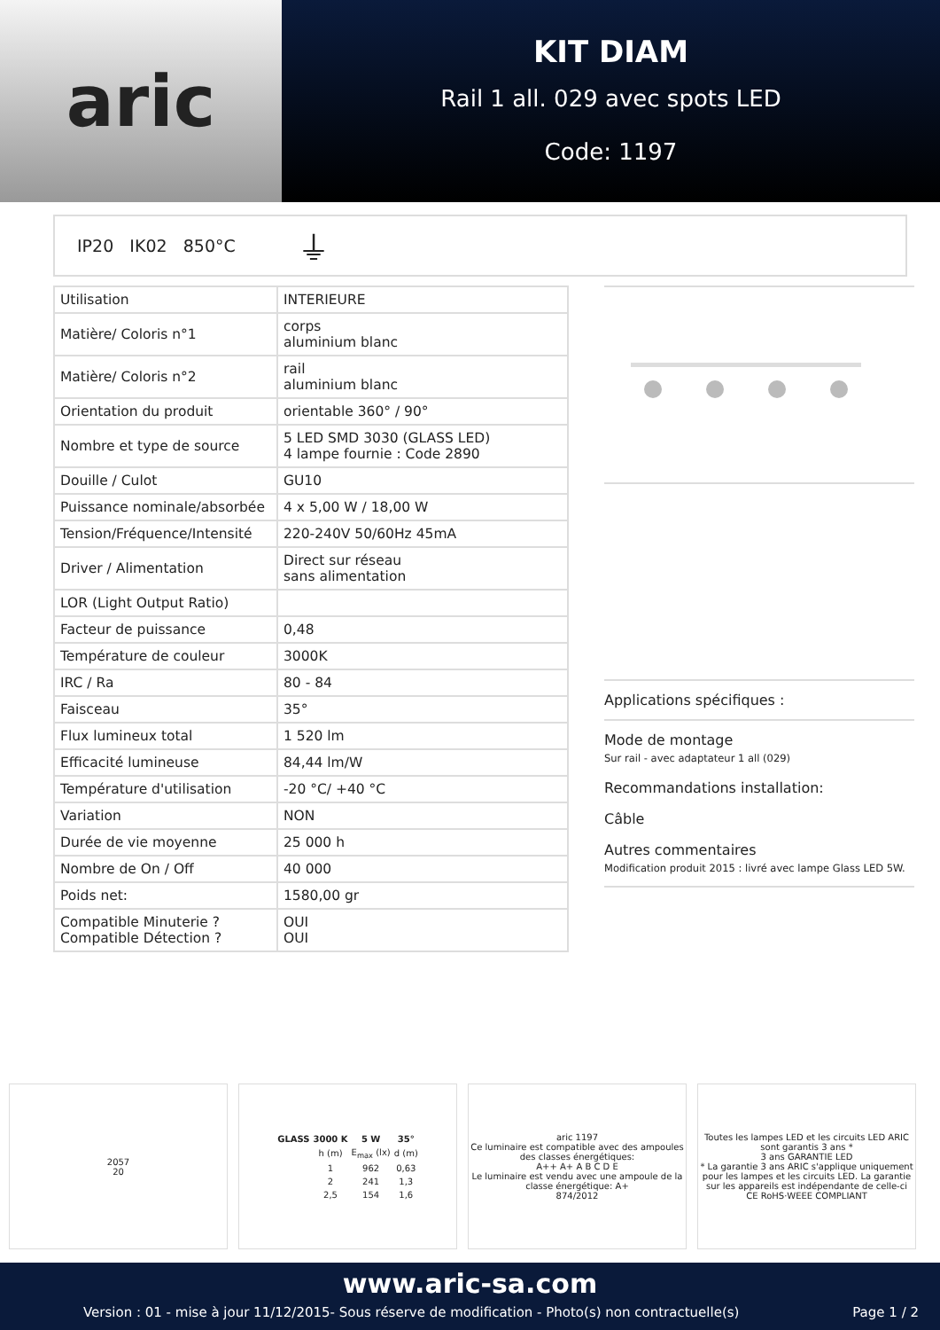aric
KIT DIAM
Rail 1 all. 029 avec spots LED
Code: 1197
IP20 IK02 850°C ⏚
| Utilisation | INTERIEURE |
| Matière/ Coloris n°1 | corps aluminium blanc |
| Matière/ Coloris n°2 | rail aluminium blanc |
| Orientation du produit | orientable 360° / 90° |
| Nombre et type de source | 5 LED SMD 3030 (GLASS LED) 4 lampe fournie : Code 2890 |
| Douille / Culot | GU10 |
| Puissance nominale/absorbée | 4 x 5,00 W / 18,00 W |
| Tension/Fréquence/Intensité | 220-240V 50/60Hz 45mA |
| Driver / Alimentation | Direct sur réseau sans alimentation |
| LOR (Light Output Ratio) | |
| Facteur de puissance | 0,48 |
| Température de couleur | 3000K |
| IRC / Ra | 80 - 84 |
| Faisceau | 35° |
| Flux lumineux total | 1 520 lm |
| Efficacité lumineuse | 84,44 lm/W |
| Température d'utilisation | -20 °C/ +40 °C |
| Variation | NON |
| Durée de vie moyenne | 25 000 h |
| Nombre de On / Off | 40 000 |
| Poids net: | 1580,00 gr |
| Compatible Minuterie ? Compatible Détection ? | OUI OUI |
Applications spécifiques :
Mode de montage
Sur rail - avec adaptateur 1 all (029)
Recommandations installation:
Câble
Autres commentaires
Modification produit 2015 : livré avec lampe Glass LED 5W.
2057
20
| GLASS | 3000 K | 5 W | 35° |
| --- | --- | --- | --- |
| | h (m) | E<sub>max</sub> (lx) | d (m) |
| | 1 | 962 | 0,63 |
| | 2 | 241 | 1,3 |
| | 2,5 | 154 | 1,6 |
aric 1197
Ce luminaire est compatible avec des ampoules des classes énergétiques:
A++ A+ A B C D E
Le luminaire est vendu avec une ampoule de la classe énergétique: A+
874/2012
Toutes les lampes LED et les circuits LED ARIC sont garantis 3 ans *
3 ans GARANTIE LED
* La garantie 3 ans ARIC s'applique uniquement pour les lampes et les circuits LED. La garantie sur les appareils est indépendante de celle-ci
CE RoHS·WEEE COMPLIANT
www.aric-sa.com
Version : 01 - mise à jour 11/12/2015- Sous réserve de modification - Photo(s) non contractuelle(s) Page 1 / 2